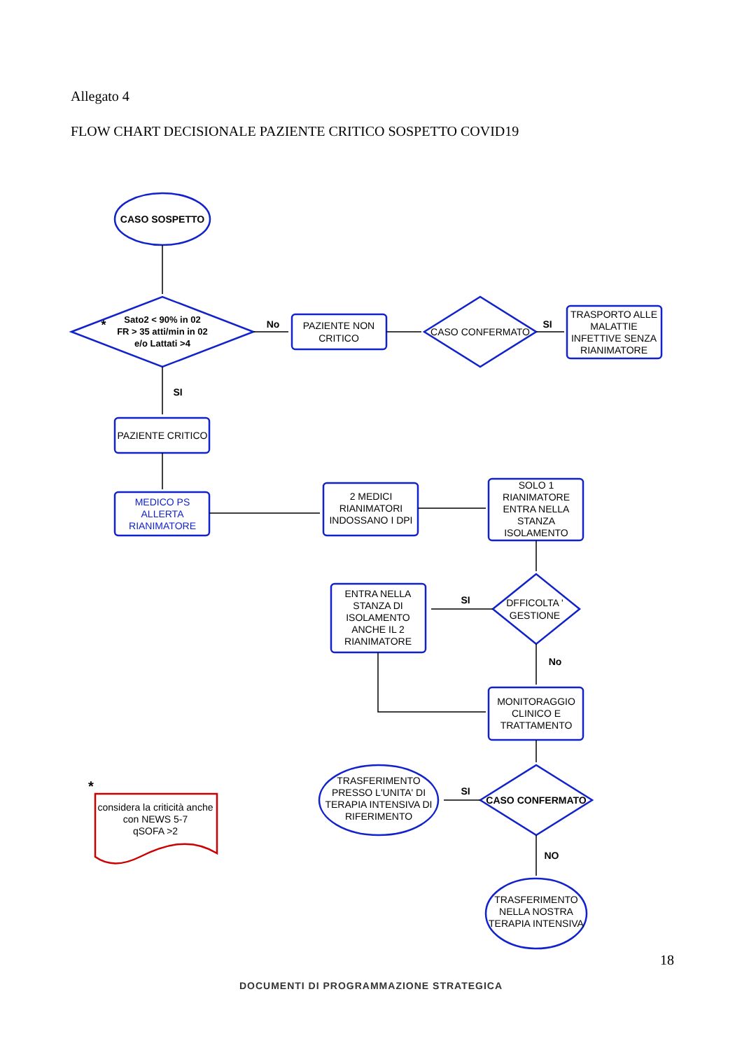Allegato 4
FLOW CHART DECISIONALE PAZIENTE CRITICO SOSPETTO COVID19
CASO SOSPETTO
Sato2 < 90% in 02
FR > 35 atti/min in 02
e/o Lattati >4
*
No
PAZIENTE NON
CRITICO
CASO CONFERMATO
SI
TRASPORTO ALLE
MALATTIE
INFETTIVE SENZA
RIANIMATORE
SI
PAZIENTE CRITICO
MEDICO PS
ALLERTA
RIANIMATORE
2 MEDICI
RIANIMATORI
INDOSSANO I DPI
SOLO 1
RIANIMATORE
ENTRA NELLA
STANZA
ISOLAMENTO
DFFICOLTA '
GESTIONE
SI
ENTRA NELLA
STANZA DI
ISOLAMENTO
ANCHE IL 2
RIANIMATORE
No
MONITORAGGIO
CLINICO E
TRATTAMENTO
CASO CONFERMATO
SI
TRASFERIMENTO
PRESSO L'UNITA' DI
TERAPIA INTENSIVA DI
RIFERIMENTO
NO
TRASFERIMENTO
NELLA NOSTRA
TERAPIA INTENSIVA
*
considera la criticità anche
con NEWS 5-7
qSOFA >2
18
DOCUMENTI DI PROGRAMMAZIONE STRATEGICA